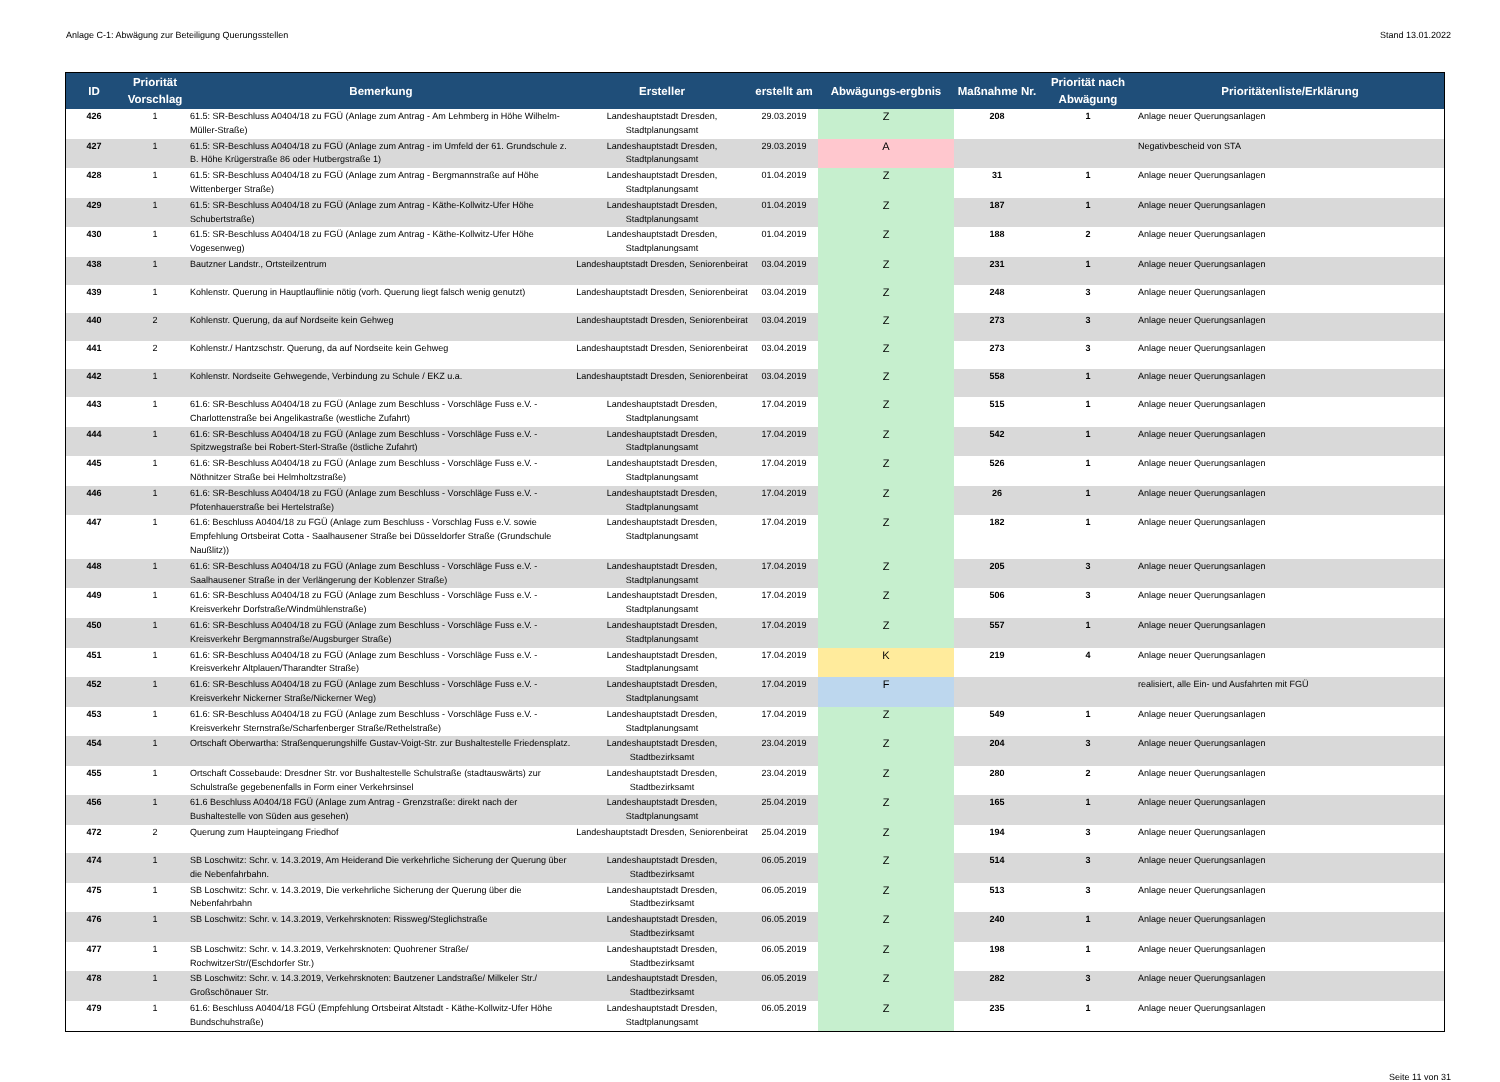Anlage C-1: Abwägung zur Beteiligung Querungsstellen Stand 13.01.2022
| ID | Priorität Vorschlag | Bemerkung | Ersteller | erstellt am | Abwägungs-ergbnis | Maßnahme Nr. | Priorität nach Abwägung | Prioritätenliste/Erklärung |
| --- | --- | --- | --- | --- | --- | --- | --- | --- |
| 426 | 1 | 61.5: SR-Beschluss A0404/18 zu FGÜ (Anlage zum Antrag - Am Lehmberg in Höhe Wilhelm-Müller-Straße) | Landeshauptstadt Dresden, Stadtplanungsamt | 29.03.2019 | Z | 208 | 1 | Anlage neuer Querungsanlagen |
| 427 | 1 | 61.5: SR-Beschluss A0404/18 zu FGÜ (Anlage zum Antrag - im Umfeld der 61. Grundschule z. B. Höhe Krügerstraße 86 oder Hutbergstraße 1) | Landeshauptstadt Dresden, Stadtplanungsamt | 29.03.2019 | A | | | Negativbescheid von STA |
| 428 | 1 | 61.5: SR-Beschluss A0404/18 zu FGÜ (Anlage zum Antrag - Bergmannstraße auf Höhe Wittenberger Straße) | Landeshauptstadt Dresden, Stadtplanungsamt | 01.04.2019 | Z | 31 | 1 | Anlage neuer Querungsanlagen |
| 429 | 1 | 61.5: SR-Beschluss A0404/18 zu FGÜ (Anlage zum Antrag - Käthe-Kollwitz-Ufer Höhe Schubertstraße) | Landeshauptstadt Dresden, Stadtplanungsamt | 01.04.2019 | Z | 187 | 1 | Anlage neuer Querungsanlagen |
| 430 | 1 | 61.5: SR-Beschluss A0404/18 zu FGÜ (Anlage zum Antrag - Käthe-Kollwitz-Ufer Höhe Vogesenweg) | Landeshauptstadt Dresden, Stadtplanungsamt | 01.04.2019 | Z | 188 | 2 | Anlage neuer Querungsanlagen |
| 438 | 1 | Bautzner Landstr., Ortsteilzentrum | Landeshauptstadt Dresden, Seniorenbeirat | 03.04.2019 | Z | 231 | 1 | Anlage neuer Querungsanlagen |
| 439 | 1 | Kohlenstr. Querung in Hauptlauflinie nötig (vorh. Querung liegt falsch wenig genutzt) | Landeshauptstadt Dresden, Seniorenbeirat | 03.04.2019 | Z | 248 | 3 | Anlage neuer Querungsanlagen |
| 440 | 2 | Kohlenstr. Querung, da auf Nordseite kein Gehweg | Landeshauptstadt Dresden, Seniorenbeirat | 03.04.2019 | Z | 273 | 3 | Anlage neuer Querungsanlagen |
| 441 | 2 | Kohlenstr./ Hantzschstr. Querung, da auf Nordseite kein Gehweg | Landeshauptstadt Dresden, Seniorenbeirat | 03.04.2019 | Z | 273 | 3 | Anlage neuer Querungsanlagen |
| 442 | 1 | Kohlenstr. Nordseite Gehwegende, Verbindung zu Schule / EKZ u.a. | Landeshauptstadt Dresden, Seniorenbeirat | 03.04.2019 | Z | 558 | 1 | Anlage neuer Querungsanlagen |
| 443 | 1 | 61.6: SR-Beschluss A0404/18 zu FGÜ (Anlage zum Beschluss - Vorschläge Fuss e.V. - Charlottenstraße bei Angelikastraße (westliche Zufahrt) | Landeshauptstadt Dresden, Stadtplanungsamt | 17.04.2019 | Z | 515 | 1 | Anlage neuer Querungsanlagen |
| 444 | 1 | 61.6: SR-Beschluss A0404/18 zu FGÜ (Anlage zum Beschluss - Vorschläge Fuss e.V. - Spitzwegstraße bei Robert-Sterl-Straße (östliche Zufahrt) | Landeshauptstadt Dresden, Stadtplanungsamt | 17.04.2019 | Z | 542 | 1 | Anlage neuer Querungsanlagen |
| 445 | 1 | 61.6: SR-Beschluss A0404/18 zu FGÜ (Anlage zum Beschluss - Vorschläge Fuss e.V. - Nöthnitzer Straße bei Helmholtzstraße) | Landeshauptstadt Dresden, Stadtplanungsamt | 17.04.2019 | Z | 526 | 1 | Anlage neuer Querungsanlagen |
| 446 | 1 | 61.6: SR-Beschluss A0404/18 zu FGÜ (Anlage zum Beschluss - Vorschläge Fuss e.V. - Pfotenhauerstraße bei Hertelstraße) | Landeshauptstadt Dresden, Stadtplanungsamt | 17.04.2019 | Z | 26 | 1 | Anlage neuer Querungsanlagen |
| 447 | 1 | 61.6: Beschluss A0404/18 zu FGÜ (Anlage zum Beschluss - Vorschlag Fuss e.V. sowie Empfehlung Ortsbeirat Cotta - Saalhausener Straße bei Düsseldorfer Straße (Grundschule Naußlitz)) | Landeshauptstadt Dresden, Stadtplanungsamt | 17.04.2019 | Z | 182 | 1 | Anlage neuer Querungsanlagen |
| 448 | 1 | 61.6: SR-Beschluss A0404/18 zu FGÜ (Anlage zum Beschluss - Vorschläge Fuss e.V. - Saalhausener Straße in der Verlängerung der Koblenzer Straße) | Landeshauptstadt Dresden, Stadtplanungsamt | 17.04.2019 | Z | 205 | 3 | Anlage neuer Querungsanlagen |
| 449 | 1 | 61.6: SR-Beschluss A0404/18 zu FGÜ (Anlage zum Beschluss - Vorschläge Fuss e.V. - Kreisverkehr Dorfstraße/Windmühlenstraße) | Landeshauptstadt Dresden, Stadtplanungsamt | 17.04.2019 | Z | 506 | 3 | Anlage neuer Querungsanlagen |
| 450 | 1 | 61.6: SR-Beschluss A0404/18 zu FGÜ (Anlage zum Beschluss - Vorschläge Fuss e.V. - Kreisverkehr Bergmannstraße/Augsburger Straße) | Landeshauptstadt Dresden, Stadtplanungsamt | 17.04.2019 | Z | 557 | 1 | Anlage neuer Querungsanlagen |
| 451 | 1 | 61.6: SR-Beschluss A0404/18 zu FGÜ (Anlage zum Beschluss - Vorschläge Fuss e.V. - Kreisverkehr Altplauen/Tharandter Straße) | Landeshauptstadt Dresden, Stadtplanungsamt | 17.04.2019 | K | 219 | 4 | Anlage neuer Querungsanlagen |
| 452 | 1 | 61.6: SR-Beschluss A0404/18 zu FGÜ (Anlage zum Beschluss - Vorschläge Fuss e.V. - Kreisverkehr Nickerner Straße/Nickerner Weg) | Landeshauptstadt Dresden, Stadtplanungsamt | 17.04.2019 | F | | | realisiert, alle Ein- und Ausfahrten mit FGÜ |
| 453 | 1 | 61.6: SR-Beschluss A0404/18 zu FGÜ (Anlage zum Beschluss - Vorschläge Fuss e.V. - Kreisverkehr Sternstraße/Scharfenberger Straße/Rethelstraße) | Landeshauptstadt Dresden, Stadtplanungsamt | 17.04.2019 | Z | 549 | 1 | Anlage neuer Querungsanlagen |
| 454 | 1 | Ortschaft Oberwartha: Straßenquerungshilfe Gustav-Voigt-Str. zur Bushaltestelle Friedensplatz. | Landeshauptstadt Dresden, Stadtbezirksamt | 23.04.2019 | Z | 204 | 3 | Anlage neuer Querungsanlagen |
| 455 | 1 | Ortschaft Cossebaude: Dresdner Str. vor Bushaltestelle Schulstraße (stadtauswärts) zur Schulstraße gegebenenfalls in Form einer Verkehrsinsel | Landeshauptstadt Dresden, Stadtbezirksamt | 23.04.2019 | Z | 280 | 2 | Anlage neuer Querungsanlagen |
| 456 | 1 | 61.6 Beschluss A0404/18 FGÜ (Anlage zum Antrag - Grenzstraße: direkt nach der Bushaltestelle von Süden aus gesehen) | Landeshauptstadt Dresden, Stadtplanungsamt | 25.04.2019 | Z | 165 | 1 | Anlage neuer Querungsanlagen |
| 472 | 2 | Querung zum Haupteingang Friedhof | Landeshauptstadt Dresden, Seniorenbeirat | 25.04.2019 | Z | 194 | 3 | Anlage neuer Querungsanlagen |
| 474 | 1 | SB Loschwitz: Schr. v. 14.3.2019, Am Heiderand Die verkehrliche Sicherung der Querung über die Nebenfahrbahn. | Landeshauptstadt Dresden, Stadtbezirksamt | 06.05.2019 | Z | 514 | 3 | Anlage neuer Querungsanlagen |
| 475 | 1 | SB Loschwitz: Schr. v. 14.3.2019, Die verkehrliche Sicherung der Querung über die Nebenfahrbahn | Landeshauptstadt Dresden, Stadtbezirksamt | 06.05.2019 | Z | 513 | 3 | Anlage neuer Querungsanlagen |
| 476 | 1 | SB Loschwitz: Schr. v. 14.3.2019, Verkehrsknoten: Rissweg/Steglichstraße | Landeshauptstadt Dresden, Stadtbezirksamt | 06.05.2019 | Z | 240 | 1 | Anlage neuer Querungsanlagen |
| 477 | 1 | SB Loschwitz: Schr. v. 14.3.2019, Verkehrsknoten: Quohrener Straße/ RochwitzerStr/(Eschdorfer Str.) | Landeshauptstadt Dresden, Stadtbezirksamt | 06.05.2019 | Z | 198 | 1 | Anlage neuer Querungsanlagen |
| 478 | 1 | SB Loschwitz: Schr. v. 14.3.2019, Verkehrsknoten: Bautzener Landstraße/ Milkeler Str./ Großschönauer Str. | Landeshauptstadt Dresden, Stadtbezirksamt | 06.05.2019 | Z | 282 | 3 | Anlage neuer Querungsanlagen |
| 479 | 1 | 61.6: Beschluss A0404/18 FGÜ (Empfehlung Ortsbeirat Altstadt - Käthe-Kollwitz-Ufer Höhe Bundschuhstraße) | Landeshauptstadt Dresden, Stadtplanungsamt | 06.05.2019 | Z | 235 | 1 | Anlage neuer Querungsanlagen |
Seite 11 von 31